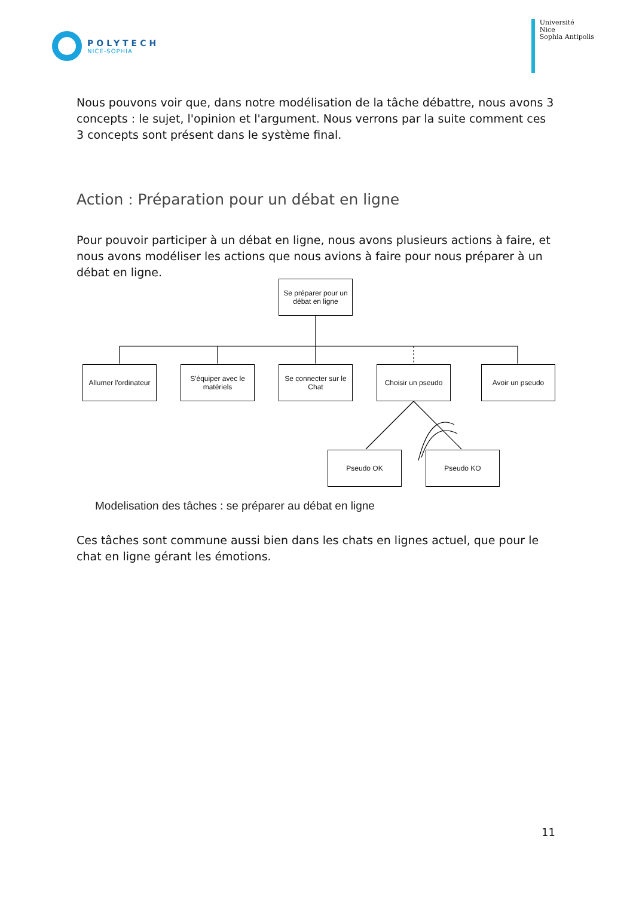POLYTECH
NICE-SOPHIA
Université
Nice
Sophia Antipolis
Nous pouvons voir que, dans notre modélisation de la tâche débattre, nous avons 3 concepts : le sujet, l'opinion et l'argument. Nous verrons par la suite comment ces 3 concepts sont présent dans le système final.
Action : Préparation pour un débat en ligne
Pour pouvoir participer à un débat en ligne, nous avons plusieurs actions à faire, et nous avons modéliser les actions que nous avions à faire pour nous préparer à un débat en ligne.
Se préparer pour un débat en ligne
Allumer l'ordinateur
S'équiper avec le matériels
Se connecter sur le Chat
Choisir un pseudo
Avoir un pseudo
Pseudo OK Pseudo KO
Modelisation des tâches : se préparer au débat en ligne
Ces tâches sont commune aussi bien dans les chats en lignes actuel, que pour le chat en ligne gérant les émotions.
11